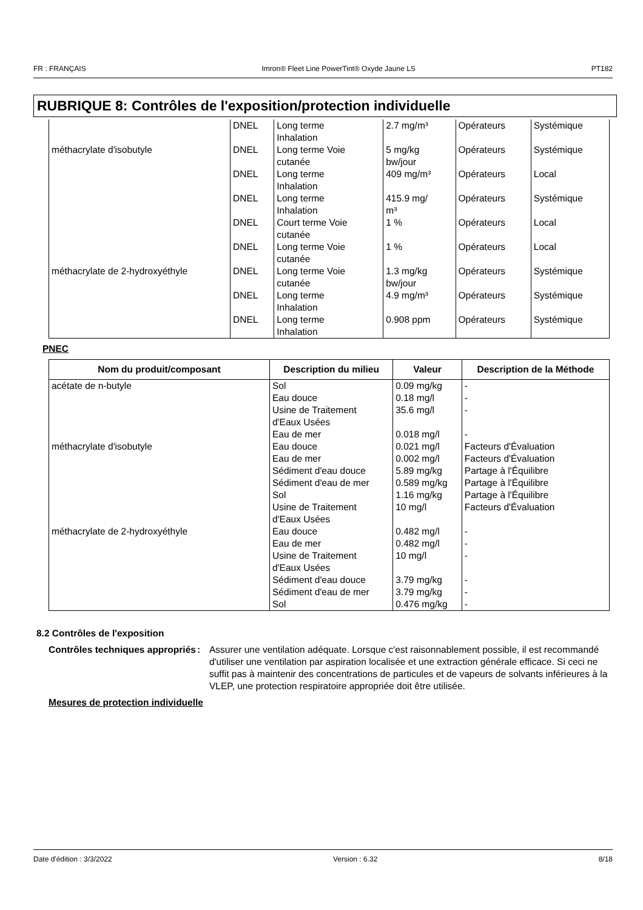FR : FRANÇAIS Imron® Fleet Line PowerTint® Oxyde Jaune LS PT182
RUBRIQUE 8: Contrôles de l'exposition/protection individuelle
| | DNEL | Long terme Inhalation | 2.7 mg/m³ | Opérateurs | Systémique |
| méthacrylate d'isobutyle | DNEL | Long terme Voie cutanée | 5 mg/kg bw/jour | Opérateurs | Systémique |
| | DNEL | Long terme Inhalation | 409 mg/m³ | Opérateurs | Local |
| | DNEL | Long terme Inhalation | 415.9 mg/ m³ | Opérateurs | Systémique |
| | DNEL | Court terme Voie cutanée | 1 % | Opérateurs | Local |
| | DNEL | Long terme Voie cutanée | 1 % | Opérateurs | Local |
| méthacrylate de 2-hydroxyéthyle | DNEL | Long terme Voie cutanée | 1.3 mg/kg bw/jour | Opérateurs | Systémique |
| | DNEL | Long terme Inhalation | 4.9 mg/m³ | Opérateurs | Systémique |
| | DNEL | Long terme Inhalation | 0.908 ppm | Opérateurs | Systémique |
PNEC
| Nom du produit/composant | Description du milieu | Valeur | Description de la Méthode |
| --- | --- | --- | --- |
| acétate de n-butyle | Sol Eau douce Usine de Traitement d'Eaux Usées Eau de mer | 0.09 mg/kg 0.18 mg/l 35.6 mg/l 0.018 mg/l | - - - - |
| méthacrylate d'isobutyle | Eau douce Eau de mer Sédiment d'eau douce Sédiment d'eau de mer Sol Usine de Traitement d'Eaux Usées | 0.021 mg/l 0.002 mg/l 5.89 mg/kg 0.589 mg/kg 1.16 mg/kg 10 mg/l | Facteurs d'Évaluation Facteurs d'Évaluation Partage à l'Équilibre Partage à l'Équilibre Partage à l'Équilibre Facteurs d'Évaluation |
| méthacrylate de 2-hydroxyéthyle | Eau douce Eau de mer Usine de Traitement d'Eaux Usées Sédiment d'eau douce Sédiment d'eau de mer Sol | 0.482 mg/l 0.482 mg/l 10 mg/l 3.79 mg/kg 3.79 mg/kg 0.476 mg/kg | - - - - - - |
8.2 Contrôles de l'exposition
Contrôles techniques appropriés
: Assurer une ventilation adéquate. Lorsque c'est raisonnablement possible, il est recommandé d'utiliser une ventilation par aspiration localisée et une extraction générale efficace. Si ceci ne suffit pas à maintenir des concentrations de particules et de vapeurs de solvants inférieures à la VLEP, une protection respiratoire appropriée doit être utilisée.
Mesures de protection individuelle
Date d'édition : 3/3/2022 Version : 6.32 8/18